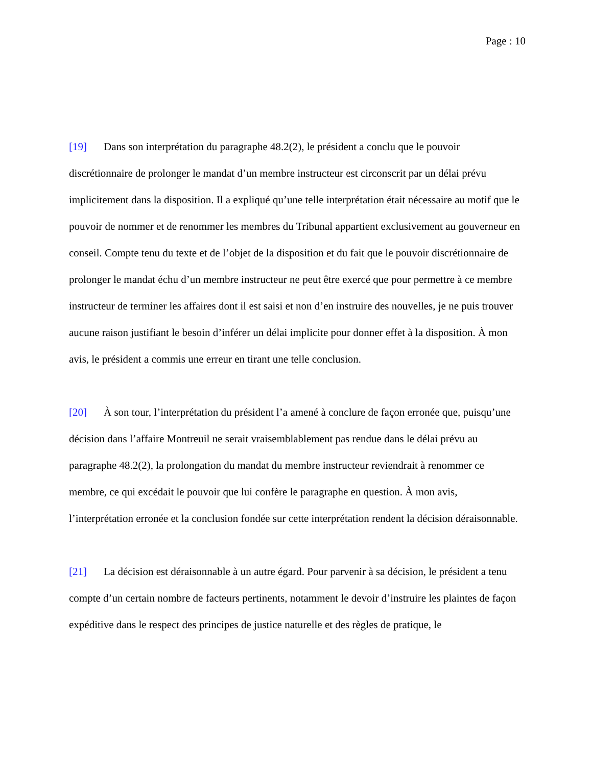Page : 10
[19] Dans son interprétation du paragraphe 48.2(2), le président a conclu que le pouvoir discrétionnaire de prolonger le mandat d’un membre instructeur est circonscrit par un délai prévu implicitement dans la disposition. Il a expliqué qu’une telle interprétation était nécessaire au motif que le pouvoir de nommer et de renommer les membres du Tribunal appartient exclusivement au gouverneur en conseil. Compte tenu du texte et de l’objet de la disposition et du fait que le pouvoir discrétionnaire de prolonger le mandat échu d’un membre instructeur ne peut être exercé que pour permettre à ce membre instructeur de terminer les affaires dont il est saisi et non d’en instruire des nouvelles, je ne puis trouver aucune raison justifiant le besoin d’inférer un délai implicite pour donner effet à la disposition. À mon avis, le président a commis une erreur en tirant une telle conclusion.
[20] À son tour, l’interprétation du président l’a amené à conclure de façon erronée que, puisqu’une décision dans l’affaire Montreuil ne serait vraisemblablement pas rendue dans le délai prévu au paragraphe 48.2(2), la prolongation du mandat du membre instructeur reviendrait à renommer ce membre, ce qui excédait le pouvoir que lui confère le paragraphe en question. À mon avis, l’interprétation erronée et la conclusion fondée sur cette interprétation rendent la décision déraisonnable.
[21] La décision est déraisonnable à un autre égard. Pour parvenir à sa décision, le président a tenu compte d’un certain nombre de facteurs pertinents, notamment le devoir d’instruire les plaintes de façon expéditive dans le respect des principes de justice naturelle et des règles de pratique, le